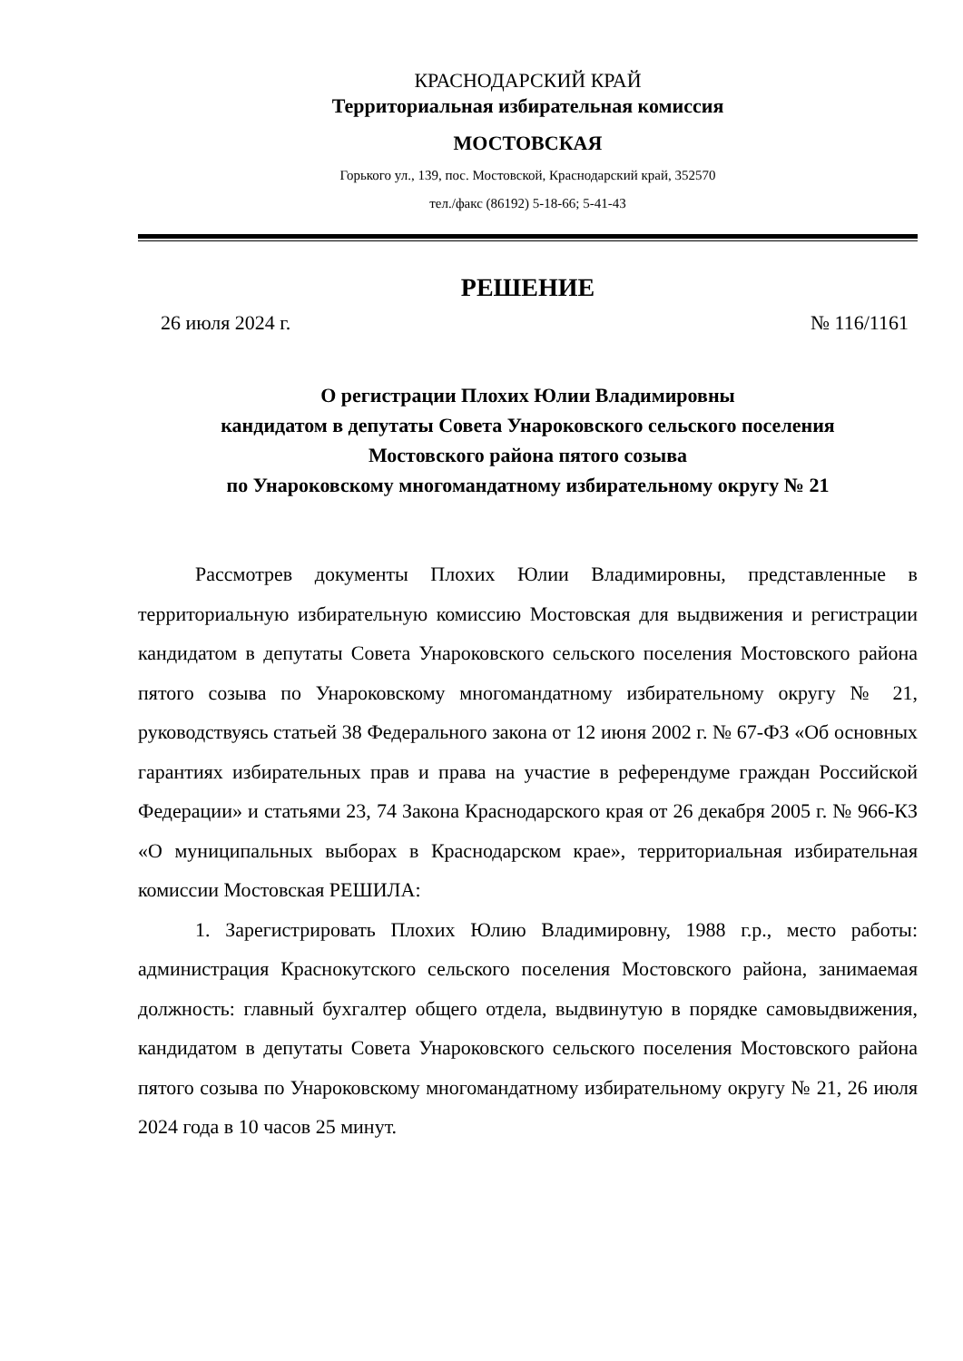КРАСНОДАРСКИЙ КРАЙ
Территориальная избирательная комиссия
МОСТОВСКАЯ
Горького ул., 139, пос. Мостовской, Краснодарский край, 352570
тел./факс (86192) 5-18-66; 5-41-43
РЕШЕНИЕ
26 июля 2024 г. № 116/1161
О регистрации Плохих Юлии Владимировны
кандидатом в депутаты Совета Унароковского сельского поселения
Мостовского района пятого созыва
по Унароковскому многомандатному избирательному округу № 21
Рассмотрев документы Плохих Юлии Владимировны, представленные в территориальную избирательную комиссию Мостовская для выдвижения и регистрации кандидатом в депутаты Совета Унароковского сельского поселения Мостовского района пятого созыва по Унароковскому многомандатному избирательному округу № 21, руководствуясь статьей 38 Федерального закона от 12 июня 2002 г. № 67-ФЗ «Об основных гарантиях избирательных прав и права на участие в референдуме граждан Российской Федерации» и статьями 23, 74 Закона Краснодарского края от 26 декабря 2005 г. № 966-КЗ «О муниципальных выборах в Краснодарском крае», территориальная избирательная комиссии Мостовская РЕШИЛА:
1. Зарегистрировать Плохих Юлию Владимировну, 1988 г.р., место работы: администрация Краснокутского сельского поселения Мостовского района, занимаемая должность: главный бухгалтер общего отдела, выдвинутую в порядке самовыдвижения, кандидатом в депутаты Совета Унароковского сельского поселения Мостовского района пятого созыва по Унароковскому многомандатному избирательному округу № 21, 26 июля 2024 года в 10 часов 25 минут.